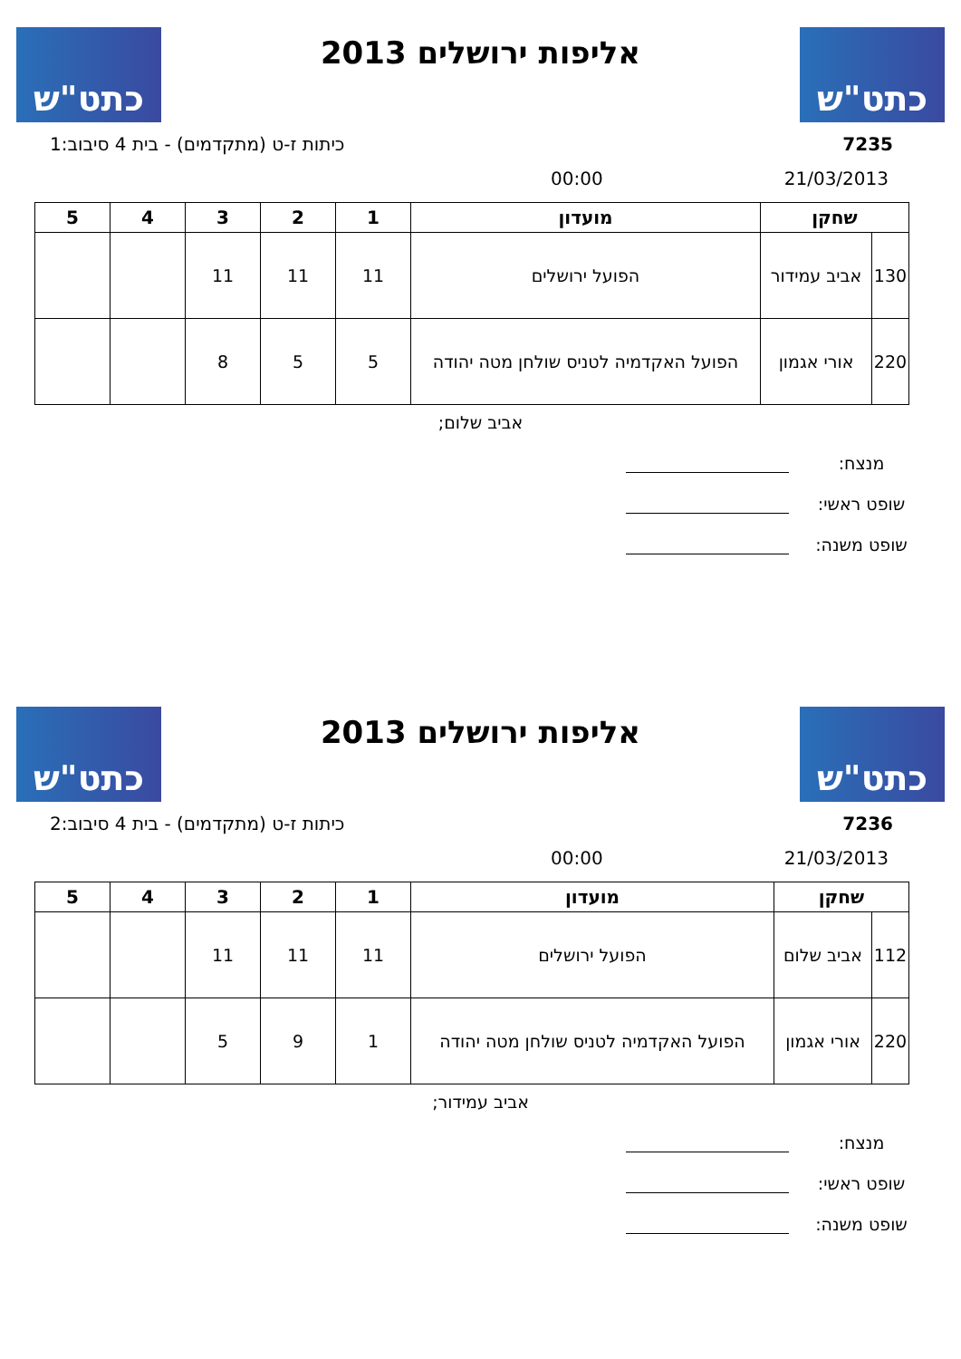כתט"ש
אליפות ירושלים 2013
כתט"ש
7235 כיתות ז-ט (מתקדמים) - בית 4 סיבוב:1
21/03/2013 00:00
| שחקן | | מועדון | 1 | 2 | 3 | 4 | 5 |
| --- | --- | --- | --- | --- | --- | --- | --- |
| 130 | אביב עמידור | הפועל ירושלים | 11 | 11 | 11 | | |
| 220 | אורי אגמון | הפועל האקדמיה לטניס שולחן מטה יהודה | 5 | 5 | 8 | | |
אביב שלום;
מנצח:
שופט ראשי:
שופט משנה:
כתט"ש
אליפות ירושלים 2013
כתט"ש
7236 כיתות ז-ט (מתקדמים) - בית 4 סיבוב:2
21/03/2013 00:00
| שחקן | | מועדון | 1 | 2 | 3 | 4 | 5 |
| --- | --- | --- | --- | --- | --- | --- | --- |
| 112 | אביב שלום | הפועל ירושלים | 11 | 11 | 11 | | |
| 220 | אורי אגמון | הפועל האקדמיה לטניס שולחן מטה יהודה | 1 | 9 | 5 | | |
אביב עמידור;
מנצח:
שופט ראשי:
שופט משנה: